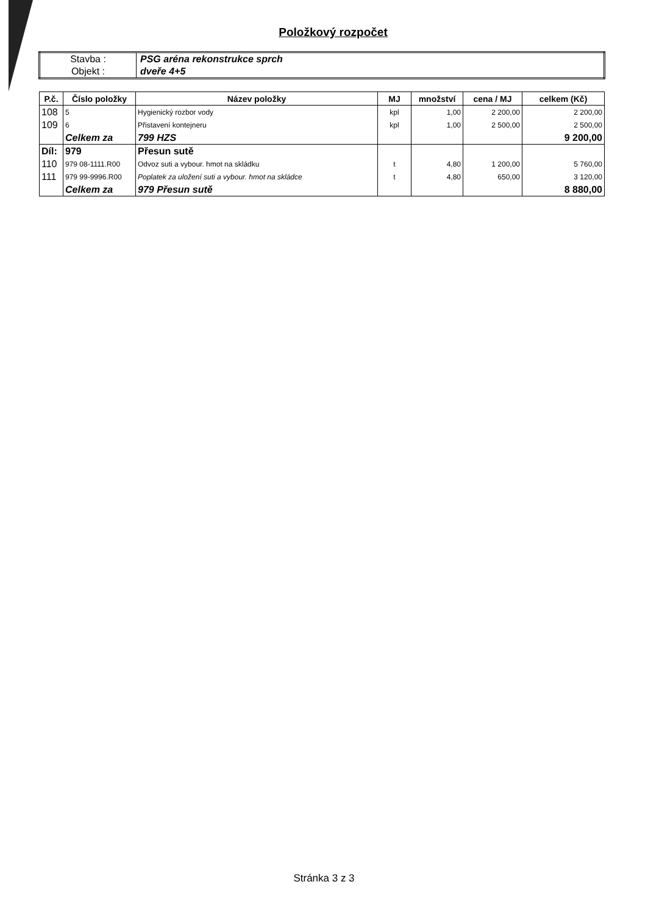Položkový rozpočet
| Stavba : | PSG aréna rekonstrukce sprch |
| Objekt : | dveře 4+5 |
| P.č. | Číslo položky | Název položky | MJ | množství | cena / MJ | celkem (Kč) |
| --- | --- | --- | --- | --- | --- | --- |
| 108 | 5 | Hygienický rozbor vody | kpl | 1,00 | 2 200,00 | 2 200,00 |
| 109 | 6 | Přistavení kontejneru | kpl | 1,00 | 2 500,00 | 2 500,00 |
| | Celkem za | 799 HZS | | | | 9 200,00 |
| Díl: | 979 | Přesun sutě | | | | |
| 110 | 979 08-1111.R00 | Odvoz suti a vybour. hmot na skládku | t | 4,80 | 1 200,00 | 5 760,00 |
| 111 | 979 99-9996.R00 | Poplatek za uložení suti a vybour. hmot na skládce | t | 4,80 | 650,00 | 3 120,00 |
| | Celkem za | 979 Přesun sutě | | | | 8 880,00 |
Stránka 3 z 3